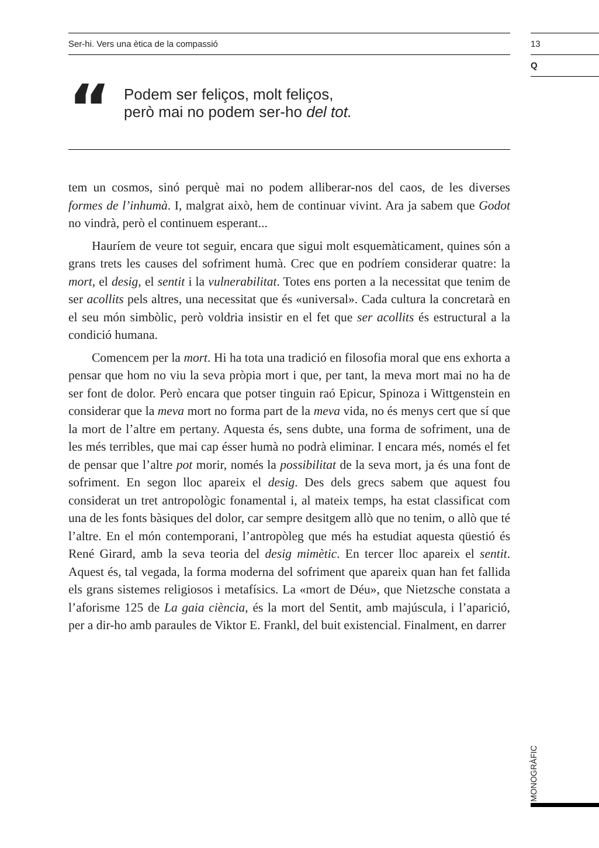Ser-hi. Vers una ètica de la compassió
13
Q
“
Podem ser feliços, molt feliços,
però mai no podem ser-ho del tot.
tem un cosmos, sinó perquè mai no podem alliberar-nos del caos, de les diverses formes de l’inhumà. I, malgrat això, hem de continuar vivint. Ara ja sabem que Godot no vindrà, però el continuem esperant...
Hauríem de veure tot seguir, encara que sigui molt esquemàticament, quines són a grans trets les causes del sofriment humà. Crec que en podríem considerar quatre: la mort, el desig, el sentit i la vulnerabilitat. Totes ens porten a la necessitat que tenim de ser acollits pels altres, una necessitat que és «universal». Cada cultura la concretarà en el seu món simbòlic, però voldria insistir en el fet que ser acollits és estructural a la condició humana.
Comencem per la mort. Hi ha tota una tradició en filosofia moral que ens exhorta a pensar que hom no viu la seva pròpia mort i que, per tant, la meva mort mai no ha de ser font de dolor. Però encara que potser tinguin raó Epicur, Spinoza i Wittgenstein en considerar que la meva mort no forma part de la meva vida, no és menys cert que sí que la mort de l’altre em pertany. Aquesta és, sens dubte, una forma de sofriment, una de les més terribles, que mai cap ésser humà no podrà eliminar. I encara més, només el fet de pensar que l’altre pot morir, només la possibilitat de la seva mort, ja és una font de sofriment. En segon lloc apareix el desig. Des dels grecs sabem que aquest fou considerat un tret antropològic fonamental i, al mateix temps, ha estat classificat com una de les fonts bàsiques del dolor, car sempre desitgem allò que no tenim, o allò que té l’altre. En el món contemporani, l’antropòleg que més ha estudiat aquesta qüestió és René Girard, amb la seva teoria del desig mimètic. En tercer lloc apareix el sentit. Aquest és, tal vegada, la forma moderna del sofriment que apareix quan han fet fallida els grans sistemes religiosos i metafísics. La «mort de Déu», que Nietzsche constata a l’aforisme 125 de La gaia ciència, és la mort del Sentit, amb majúscula, i l’aparició, per a dir-ho amb paraules de Viktor E. Frankl, del buit existencial. Finalment, en darrer
MONOGRÀFIC